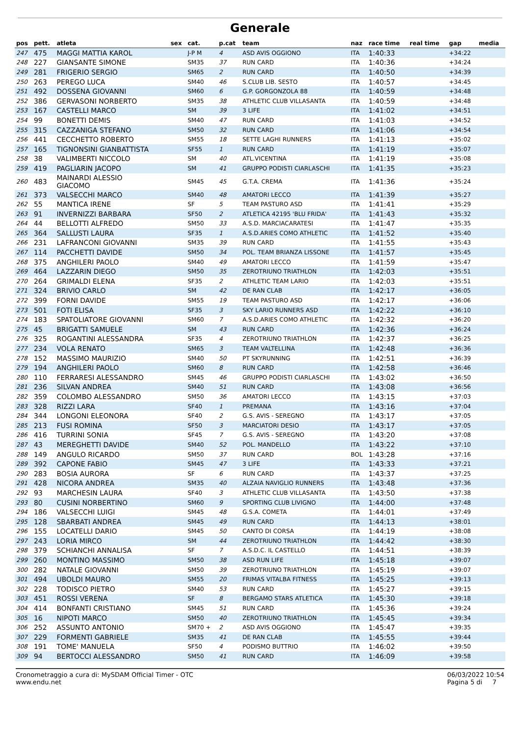Generale
| pos | pett. | atleta | sex | cat. | p.cat | team | naz | race time | real time | gap | media |
| --- | --- | --- | --- | --- | --- | --- | --- | --- | --- | --- | --- |
| 247 | 475 | MAGGI MATTIA KAROL | | J-P M | 4 | ASD AVIS OGGIONO | ITA | 1:40:33 | | +34:22 | |
| 248 | 227 | GIANSANTE SIMONE | | SM35 | 37 | RUN CARD | ITA | 1:40:36 | | +34:24 | |
| 249 | 281 | FRIGERIO SERGIO | | SM65 | 2 | RUN CARD | ITA | 1:40:50 | | +34:39 | |
| 250 | 263 | PEREGO LUCA | | SM40 | 46 | S.CLUB LIB. SESTO | ITA | 1:40:57 | | +34:45 | |
| 251 | 492 | DOSSENA GIOVANNI | | SM60 | 6 | G.P. GORGONZOLA 88 | ITA | 1:40:59 | | +34:48 | |
| 252 | 386 | GERVASONI NORBERTO | | SM35 | 38 | ATHLETIC CLUB VILLASANTA | ITA | 1:40:59 | | +34:48 | |
| 253 | 167 | CASTELLI MARCO | | SM | 39 | 3 LIFE | ITA | 1:41:02 | | +34:51 | |
| 254 | 99 | BONETTI DEMIS | | SM40 | 47 | RUN CARD | ITA | 1:41:03 | | +34:52 | |
| 255 | 315 | CAZZANIGA STEFANO | | SM50 | 32 | RUN CARD | ITA | 1:41:06 | | +34:54 | |
| 256 | 441 | CECCHETTO ROBERTO | | SM55 | 18 | SETTE LAGHI RUNNERS | ITA | 1:41:13 | | +35:02 | |
| 257 | 165 | TIGNONSINI GIANBATTISTA | | SF55 | 1 | RUN CARD | ITA | 1:41:19 | | +35:07 | |
| 258 | 38 | VALIMBERTI NICCOLO | | SM | 40 | ATL.VICENTINA | ITA | 1:41:19 | | +35:08 | |
| 259 | 419 | PAGLIARIN JACOPO | | SM | 41 | GRUPPO PODISTI CIARLASCHI | ITA | 1:41:35 | | +35:23 | |
| 260 | 483 | MAINARDI ALESSIO GIACOMO | | SM45 | 45 | G.T.A. CREMA | ITA | 1:41:36 | | +35:24 | |
| 261 | 373 | VALSECCHI MARCO | | SM40 | 48 | AMATORI LECCO | ITA | 1:41:39 | | +35:27 | |
| 262 | 55 | MANTICA IRENE | | SF | 5 | TEAM PASTURO ASD | ITA | 1:41:41 | | +35:29 | |
| 263 | 91 | INVERNIZZI BARBARA | | SF50 | 2 | ATLETICA 42195 'BLU FRIDA' | ITA | 1:41:43 | | +35:32 | |
| 264 | 44 | BELLOTTI ALFREDO | | SM50 | 33 | A.S.D. MARCIACARATESI | ITA | 1:41:47 | | +35:35 | |
| 265 | 364 | SALLUSTI LAURA | | SF35 | 1 | A.S.D.ARIES COMO ATHLETIC | ITA | 1:41:52 | | +35:40 | |
| 266 | 231 | LAFRANCONI GIOVANNI | | SM35 | 39 | RUN CARD | ITA | 1:41:55 | | +35:43 | |
| 267 | 114 | PACCHETTI DAVIDE | | SM50 | 34 | POL. TEAM BRIANZA LISSONE | ITA | 1:41:57 | | +35:45 | |
| 268 | 375 | ANGHILERI PAOLO | | SM40 | 49 | AMATORI LECCO | ITA | 1:41:59 | | +35:47 | |
| 269 | 464 | LAZZARIN DIEGO | | SM50 | 35 | ZEROTRIUNO TRIATHLON | ITA | 1:42:03 | | +35:51 | |
| 270 | 264 | GRIMALDI ELENA | | SF35 | 2 | ATHLETIC TEAM LARIO | ITA | 1:42:03 | | +35:51 | |
| 271 | 324 | BRIVIO CARLO | | SM | 42 | DE RAN CLAB | ITA | 1:42:17 | | +36:05 | |
| 272 | 399 | FORNI DAVIDE | | SM55 | 19 | TEAM PASTURO ASD | ITA | 1:42:17 | | +36:06 | |
| 273 | 501 | FOTI ELISA | | SF35 | 3 | SKY LARIO RUNNERS ASD | ITA | 1:42:22 | | +36:10 | |
| 274 | 183 | SPATOLIATORE GIOVANNI | | SM60 | 7 | A.S.D.ARIES COMO ATHLETIC | ITA | 1:42:32 | | +36:20 | |
| 275 | 45 | BRIGATTI SAMUELE | | SM | 43 | RUN CARD | ITA | 1:42:36 | | +36:24 | |
| 276 | 325 | ROGANTINI ALESSANDRA | | SF35 | 4 | ZEROTRIUNO TRIATHLON | ITA | 1:42:37 | | +36:25 | |
| 277 | 234 | VOLA RENATO | | SM65 | 3 | TEAM VALTELLINA | ITA | 1:42:48 | | +36:36 | |
| 278 | 152 | MASSIMO MAURIZIO | | SM40 | 50 | PT SKYRUNNING | ITA | 1:42:51 | | +36:39 | |
| 279 | 194 | ANGHILERI PAOLO | | SM60 | 8 | RUN CARD | ITA | 1:42:58 | | +36:46 | |
| 280 | 110 | FERRARESI ALESSANDRO | | SM45 | 46 | GRUPPO PODISTI CIARLASCHI | ITA | 1:43:02 | | +36:50 | |
| 281 | 236 | SILVAN ANDREA | | SM40 | 51 | RUN CARD | ITA | 1:43:08 | | +36:56 | |
| 282 | 359 | COLOMBO ALESSANDRO | | SM50 | 36 | AMATORI LECCO | ITA | 1:43:15 | | +37:03 | |
| 283 | 328 | RIZZI LARA | | SF40 | 1 | PREMANA | ITA | 1:43:16 | | +37:04 | |
| 284 | 344 | LONGONI ELEONORA | | SF40 | 2 | G.S. AVIS - SEREGNO | ITA | 1:43:17 | | +37:05 | |
| 285 | 213 | FUSI ROMINA | | SF50 | 3 | MARCIATORI DESIO | ITA | 1:43:17 | | +37:05 | |
| 286 | 416 | TURRINI SONIA | | SF45 | 7 | G.S. AVIS - SEREGNO | ITA | 1:43:20 | | +37:08 | |
| 287 | 43 | MEREGHETTI DAVIDE | | SM40 | 52 | POL. MANDELLO | ITA | 1:43:22 | | +37:10 | |
| 288 | 149 | ANGULO RICARDO | | SM50 | 37 | RUN CARD | BOL | 1:43:28 | | +37:16 | |
| 289 | 392 | CAPONE FABIO | | SM45 | 47 | 3 LIFE | ITA | 1:43:33 | | +37:21 | |
| 290 | 283 | BOSIA AURORA | | SF | 6 | RUN CARD | ITA | 1:43:37 | | +37:25 | |
| 291 | 428 | NICORA ANDREA | | SM35 | 40 | ALZAIA NAVIGLIO RUNNERS | ITA | 1:43:48 | | +37:36 | |
| 292 | 93 | MARCHESIN LAURA | | SF40 | 3 | ATHLETIC CLUB VILLASANTA | ITA | 1:43:50 | | +37:38 | |
| 293 | 80 | CUSINI NORBERTINO | | SM60 | 9 | SPORTING CLUB LIVIGNO | ITA | 1:44:00 | | +37:48 | |
| 294 | 186 | VALSECCHI LUIGI | | SM45 | 48 | G.S.A. COMETA | ITA | 1:44:01 | | +37:49 | |
| 295 | 128 | SBARBATI ANDREA | | SM45 | 49 | RUN CARD | ITA | 1:44:13 | | +38:01 | |
| 296 | 155 | LOCATELLI DARIO | | SM45 | 50 | CANTO DI CORSA | ITA | 1:44:19 | | +38:08 | |
| 297 | 243 | LORIA MIRCO | | SM | 44 | ZEROTRIUNO TRIATHLON | ITA | 1:44:42 | | +38:30 | |
| 298 | 379 | SCHIANCHI ANNALISA | | SF | 7 | A.S.D.C. IL CASTELLO | ITA | 1:44:51 | | +38:39 | |
| 299 | 260 | MONTINO MASSIMO | | SM50 | 38 | ASD RUN LIFE | ITA | 1:45:18 | | +39:07 | |
| 300 | 282 | NATALE GIOVANNI | | SM50 | 39 | ZEROTRIUNO TRIATHLON | ITA | 1:45:19 | | +39:07 | |
| 301 | 494 | UBOLDI MAURO | | SM55 | 20 | FRIMAS VITALBA FITNESS | ITA | 1:45:25 | | +39:13 | |
| 302 | 228 | TODISCO PIETRO | | SM40 | 53 | RUN CARD | ITA | 1:45:27 | | +39:15 | |
| 303 | 451 | ROSSI VERENA | | SF | 8 | BERGAMO STARS ATLETICA | ITA | 1:45:30 | | +39:18 | |
| 304 | 414 | BONFANTI CRISTIANO | | SM45 | 51 | RUN CARD | ITA | 1:45:36 | | +39:24 | |
| 305 | 16 | NIPOTI MARCO | | SM50 | 40 | ZEROTRIUNO TRIATHLON | ITA | 1:45:45 | | +39:34 | |
| 306 | 252 | ASSUNTO ANTONIO | | SM70 + | 2 | ASD AVIS OGGIONO | ITA | 1:45:47 | | +39:35 | |
| 307 | 229 | FORMENTI GABRIELE | | SM35 | 41 | DE RAN CLAB | ITA | 1:45:55 | | +39:44 | |
| 308 | 191 | TOME' MANUELA | | SF50 | 4 | PODISMO BUTTRIO | ITA | 1:46:02 | | +39:50 | |
| 309 | 94 | BERTOCCI ALESSANDRO | | SM50 | 41 | RUN CARD | ITA | 1:46:09 | | +39:58 | |
Cronometraggio a cura di: MySDAM Official Timer - OTC
www.endu.net
06/03/2022 10:54
Pagina 5 di 7